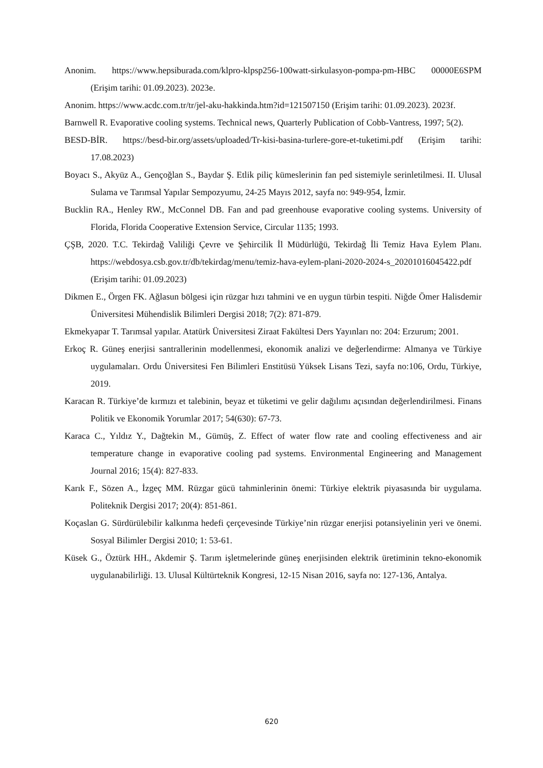Anonim. https://www.hepsiburada.com/klpro-klpsp256-100watt-sirkulasyon-pompa-pm-HBC 00000E6SPM (Erişim tarihi: 01.09.2023). 2023e.
Anonim. https://www.acdc.com.tr/tr/jel-aku-hakkinda.htm?id=121507150 (Erişim tarihi: 01.09.2023). 2023f.
Barnwell R. Evaporative cooling systems. Technical news, Quarterly Publication of Cobb-Vantress, 1997; 5(2).
BESD-BİR. https://besd-bir.org/assets/uploaded/Tr-kisi-basina-turlere-gore-et-tuketimi.pdf (Erişim tarihi: 17.08.2023)
Boyacı S., Akyüz A., Gençoğlan S., Baydar Ş. Etlik piliç kümeslerinin fan ped sistemiyle serinletilmesi. II. Ulusal Sulama ve Tarımsal Yapılar Sempozyumu, 24-25 Mayıs 2012, sayfa no: 949-954, İzmir.
Bucklin RA., Henley RW., McConnel DB. Fan and pad greenhouse evaporative cooling systems. University of Florida, Florida Cooperative Extension Service, Circular 1135; 1993.
ÇŞB, 2020. T.C. Tekirdağ Valiliği Çevre ve Şehircilik İl Müdürlüğü, Tekirdağ İli Temiz Hava Eylem Planı. https://webdosya.csb.gov.tr/db/tekirdag/menu/temiz-hava-eylem-plani-2020-2024-s_20201016045422.pdf (Erişim tarihi: 01.09.2023)
Dikmen E., Örgen FK. Ağlasun bölgesi için rüzgar hızı tahmini ve en uygun türbin tespiti. Niğde Ömer Halisdemir Üniversitesi Mühendislik Bilimleri Dergisi 2018; 7(2): 871-879.
Ekmekyapar T. Tarımsal yapılar. Atatürk Üniversitesi Ziraat Fakültesi Ders Yayınları no: 204: Erzurum; 2001.
Erkoç R. Güneş enerjisi santrallerinin modellenmesi, ekonomik analizi ve değerlendirme: Almanya ve Türkiye uygulamaları. Ordu Üniversitesi Fen Bilimleri Enstitüsü Yüksek Lisans Tezi, sayfa no:106, Ordu, Türkiye, 2019.
Karacan R. Türkiye’de kırmızı et talebinin, beyaz et tüketimi ve gelir dağılımı açısından değerlendirilmesi. Finans Politik ve Ekonomik Yorumlar 2017; 54(630): 67-73.
Karaca C., Yıldız Y., Dağtekin M., Gümüş, Z. Effect of water flow rate and cooling effectiveness and air temperature change in evaporative cooling pad systems. Environmental Engineering and Management Journal 2016; 15(4): 827-833.
Karık F., Sözen A., İzgeç MM. Rüzgar gücü tahminlerinin önemi: Türkiye elektrik piyasasında bir uygulama. Politeknik Dergisi 2017; 20(4): 851-861.
Koçaslan G. Sürdürülebilir kalkınma hedefi çerçevesinde Türkiye’nin rüzgar enerjisi potansiyelinin yeri ve önemi. Sosyal Bilimler Dergisi 2010; 1: 53-61.
Küsek G., Öztürk HH., Akdemir Ş. Tarım işletmelerinde güneş enerjisinden elektrik üretiminin tekno-ekonomik uygulanabilirliği. 13. Ulusal Kültürteknik Kongresi, 12-15 Nisan 2016, sayfa no: 127-136, Antalya.
620